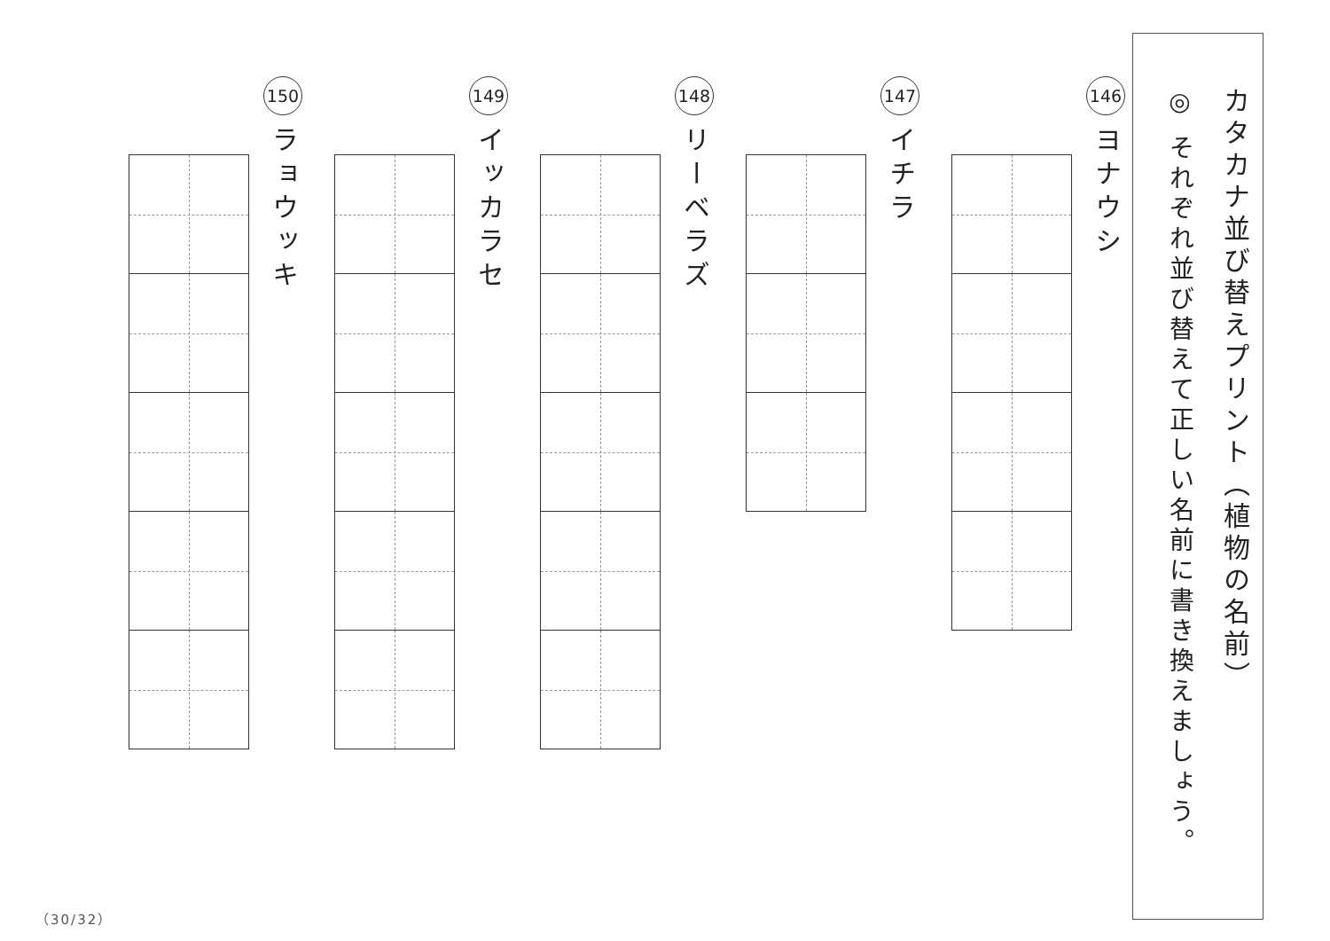カタカナ並び替えプリント（植物の名前）
◎ それぞれ並び替えて正しい名前に書き換えましょう。
146
ヨナウシ
147
イチラ
148
リーベラズ
149
イッカラセ
150
ラョウッキ
（30/32）